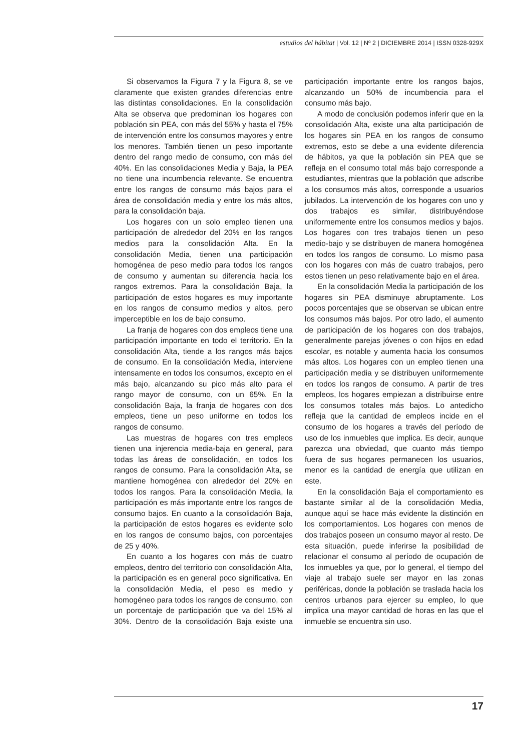estudios del hábitat | Vol. 12 | Nº 2 | DICIEMBRE 2014 | ISSN 0328-929X
Si observamos la Figura 7 y la Figura 8, se ve claramente que existen grandes diferencias entre las distintas consolidaciones. En la consolidación Alta se observa que predominan los hogares con población sin PEA, con más del 55% y hasta el 75% de intervención entre los consumos mayores y entre los menores. También tienen un peso importante dentro del rango medio de consumo, con más del 40%. En las consolidaciones Media y Baja, la PEA no tiene una incumbencia relevante. Se encuentra entre los rangos de consumo más bajos para el área de consolidación media y entre los más altos, para la consolidación baja.
Los hogares con un solo empleo tienen una participación de alrededor del 20% en los rangos medios para la consolidación Alta. En la consolidación Media, tienen una participación homogénea de peso medio para todos los rangos de consumo y aumentan su diferencia hacia los rangos extremos. Para la consolidación Baja, la participación de estos hogares es muy importante en los rangos de consumo medios y altos, pero imperceptible en los de bajo consumo.
La franja de hogares con dos empleos tiene una participación importante en todo el territorio. En la consolidación Alta, tiende a los rangos más bajos de consumo. En la consolidación Media, interviene intensamente en todos los consumos, excepto en el más bajo, alcanzando su pico más alto para el rango mayor de consumo, con un 65%. En la consolidación Baja, la franja de hogares con dos empleos, tiene un peso uniforme en todos los rangos de consumo.
Las muestras de hogares con tres empleos tienen una injerencia media-baja en general, para todas las áreas de consolidación, en todos los rangos de consumo. Para la consolidación Alta, se mantiene homogénea con alrededor del 20% en todos los rangos. Para la consolidación Media, la participación es más importante entre los rangos de consumo bajos. En cuanto a la consolidación Baja, la participación de estos hogares es evidente solo en los rangos de consumo bajos, con porcentajes de 25 y 40%.
En cuanto a los hogares con más de cuatro empleos, dentro del territorio con consolidación Alta, la participación es en general poco significativa. En la consolidación Media, el peso es medio y homogéneo para todos los rangos de consumo, con un porcentaje de participación que va del 15% al 30%. Dentro de la consolidación Baja existe una participación importante entre los rangos bajos, alcanzando un 50% de incumbencia para el consumo más bajo.
A modo de conclusión podemos inferir que en la consolidación Alta, existe una alta participación de los hogares sin PEA en los rangos de consumo extremos, esto se debe a una evidente diferencia de hábitos, ya que la población sin PEA que se refleja en el consumo total más bajo corresponde a estudiantes, mientras que la población que adscribe a los consumos más altos, corresponde a usuarios jubilados. La intervención de los hogares con uno y dos trabajos es similar, distribuyéndose uniformemente entre los consumos medios y bajos. Los hogares con tres trabajos tienen un peso medio-bajo y se distribuyen de manera homogénea en todos los rangos de consumo. Lo mismo pasa con los hogares con más de cuatro trabajos, pero estos tienen un peso relativamente bajo en el área.
En la consolidación Media la participación de los hogares sin PEA disminuye abruptamente. Los pocos porcentajes que se observan se ubican entre los consumos más bajos. Por otro lado, el aumento de participación de los hogares con dos trabajos, generalmente parejas jóvenes o con hijos en edad escolar, es notable y aumenta hacia los consumos más altos. Los hogares con un empleo tienen una participación media y se distribuyen uniformemente en todos los rangos de consumo. A partir de tres empleos, los hogares empiezan a distribuirse entre los consumos totales más bajos. Lo antedicho refleja que la cantidad de empleos incide en el consumo de los hogares a través del período de uso de los inmuebles que implica. Es decir, aunque parezca una obviedad, que cuanto más tiempo fuera de sus hogares permanecen los usuarios, menor es la cantidad de energía que utilizan en este.
En la consolidación Baja el comportamiento es bastante similar al de la consolidación Media, aunque aquí se hace más evidente la distinción en los comportamientos. Los hogares con menos de dos trabajos poseen un consumo mayor al resto. De esta situación, puede inferirse la posibilidad de relacionar el consumo al período de ocupación de los inmuebles ya que, por lo general, el tiempo del viaje al trabajo suele ser mayor en las zonas periféricas, donde la población se traslada hacia los centros urbanos para ejercer su empleo, lo que implica una mayor cantidad de horas en las que el inmueble se encuentra sin uso.
17